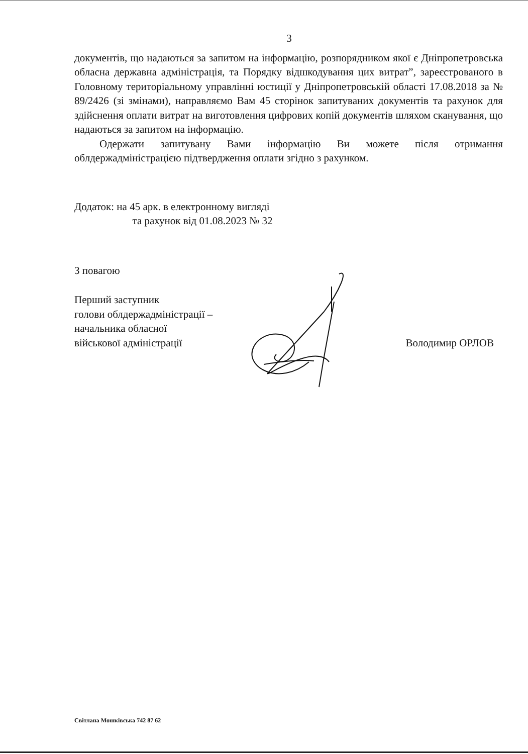3
документів, що надаються за запитом на інформацію, розпорядником якої є Дніпропетровська обласна державна адміністрація, та Порядку відшкодування цих витрат”, зареєстрованого в Головному територіальному управлінні юстиції у Дніпропетровській області 17.08.2018 за № 89/2426 (зі змінами), направляємо Вам 45 сторінок запитуваних документів та рахунок для здійснення оплати витрат на виготовлення цифрових копій документів шляхом сканування, що надаються за запитом на інформацію.
Одержати запитувану Вами інформацію Ви можете після отримання облдержадміністрацією підтвердження оплати згідно з рахунком.
Додаток: на 45 арк. в електронному вигляді
та рахунок від 01.08.2023 № 32
З повагою
Перший заступник
голови облдержадміністрації –
начальника обласної
військової адміністрації
Володимир ОРЛОВ
Світлана Мошківська 742 87 62